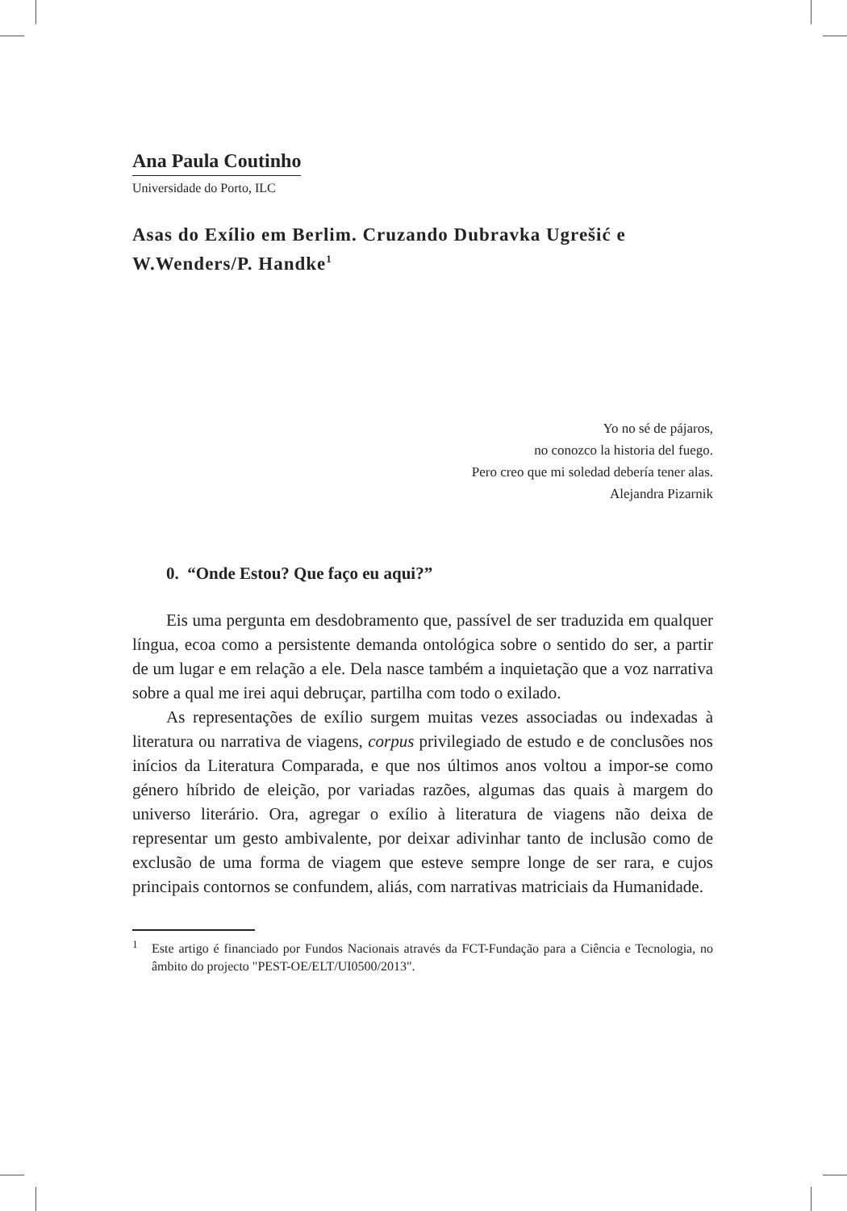Ana Paula Coutinho
Universidade do Porto, ILC
Asas do Exílio em Berlim. Cruzando Dubravka Ugrešić e W.Wenders/P. Handke<sup>1</sup>
Yo no sé de pájaros,
no conozco la historia del fuego.
Pero creo que mi soledad debería tener alas.
Alejandra Pizarnik
0. “Onde Estou? Que faço eu aqui?”
Eis uma pergunta em desdobramento que, passível de ser traduzida em qualquer língua, ecoa como a persistente demanda ontológica sobre o sentido do ser, a partir de um lugar e em relação a ele. Dela nasce também a inquietação que a voz narrativa sobre a qual me irei aqui debruçar, partilha com todo o exilado.
As representações de exílio surgem muitas vezes associadas ou indexadas à literatura ou narrativa de viagens, corpus privilegiado de estudo e de conclusões nos inícios da Literatura Comparada, e que nos últimos anos voltou a impor-se como género híbrido de eleição, por variadas razões, algumas das quais à margem do universo literário. Ora, agregar o exílio à literatura de viagens não deixa de representar um gesto ambivalente, por deixar adivinhar tanto de inclusão como de exclusão de uma forma de viagem que esteve sempre longe de ser rara, e cujos principais contornos se confundem, aliás, com narrativas matriciais da Humanidade.
<sup>1</sup> Este artigo é financiado por Fundos Nacionais através da FCT-Fundação para a Ciência e Tecnologia, no âmbito do projecto "PEST-OE/ELT/UI0500/2013".